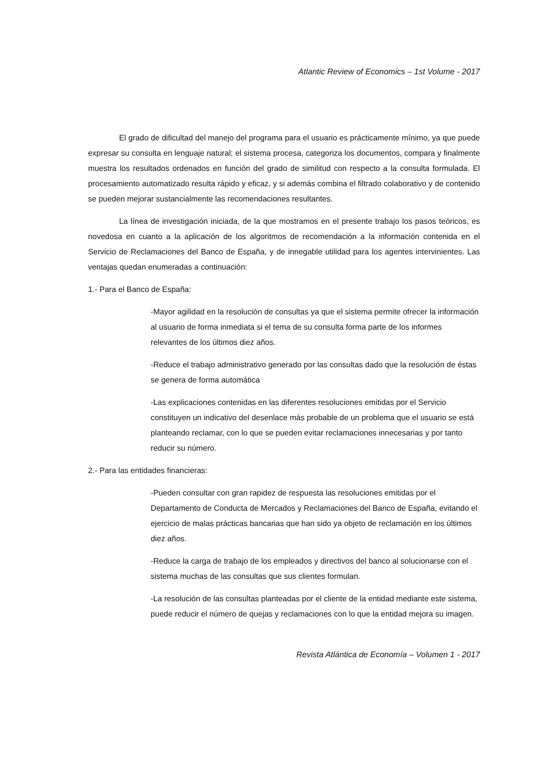Atlantic Review of Economics – 1st Volume - 2017
El grado de dificultad del manejo del programa para el usuario es prácticamente mínimo, ya que puede expresar su consulta en lenguaje natural; el sistema procesa, categoriza los documentos, compara y finalmente muestra los resultados ordenados en función del grado de similitud con respecto a la consulta formulada. El procesamiento automatizado resulta rápido y eficaz, y si además combina el filtrado colaborativo y de contenido se pueden mejorar sustancialmente las recomendaciones resultantes.
La línea de investigación iniciada, de la que mostramos en el presente trabajo los pasos teóricos, es novedosa en cuanto a la aplicación de los algoritmos de recomendación a la información contenida en el Servicio de Reclamaciones del Banco de España, y de innegable utilidad para los agentes intervinientes. Las ventajas quedan enumeradas a continuación:
1.- Para el Banco de España:
-Mayor agilidad en la resolución de consultas ya que el sistema permite ofrecer la información al usuario de forma inmediata si el tema de su consulta forma parte de los informes relevantes de los últimos diez años.
-Reduce el trabajo administrativo generado por las consultas dado que la resolución de éstas se genera de forma automática
-Las explicaciones contenidas en las diferentes resoluciones emitidas por el Servicio constituyen un indicativo del desenlace más probable de un problema que el usuario se está planteando reclamar, con lo que se pueden evitar reclamaciones innecesarias y por tanto reducir su número.
2.- Para las entidades financieras:
-Pueden consultar con gran rapidez de respuesta las resoluciones emitidas por el Departamento de Conducta de Mercados y Reclamaciones del Banco de España, evitando el ejercicio de malas prácticas bancarias que han sido ya objeto de reclamación en los últimos diez años.
-Reduce la carga de trabajo de los empleados y directivos del banco al solucionarse con el sistema muchas de las consultas que sus clientes formulan.
-La resolución de las consultas planteadas por el cliente de la entidad mediante este sistema, puede reducir el número de quejas y reclamaciones con lo que la entidad mejora su imagen.
Revista Atlántica de Economía – Volumen 1 - 2017